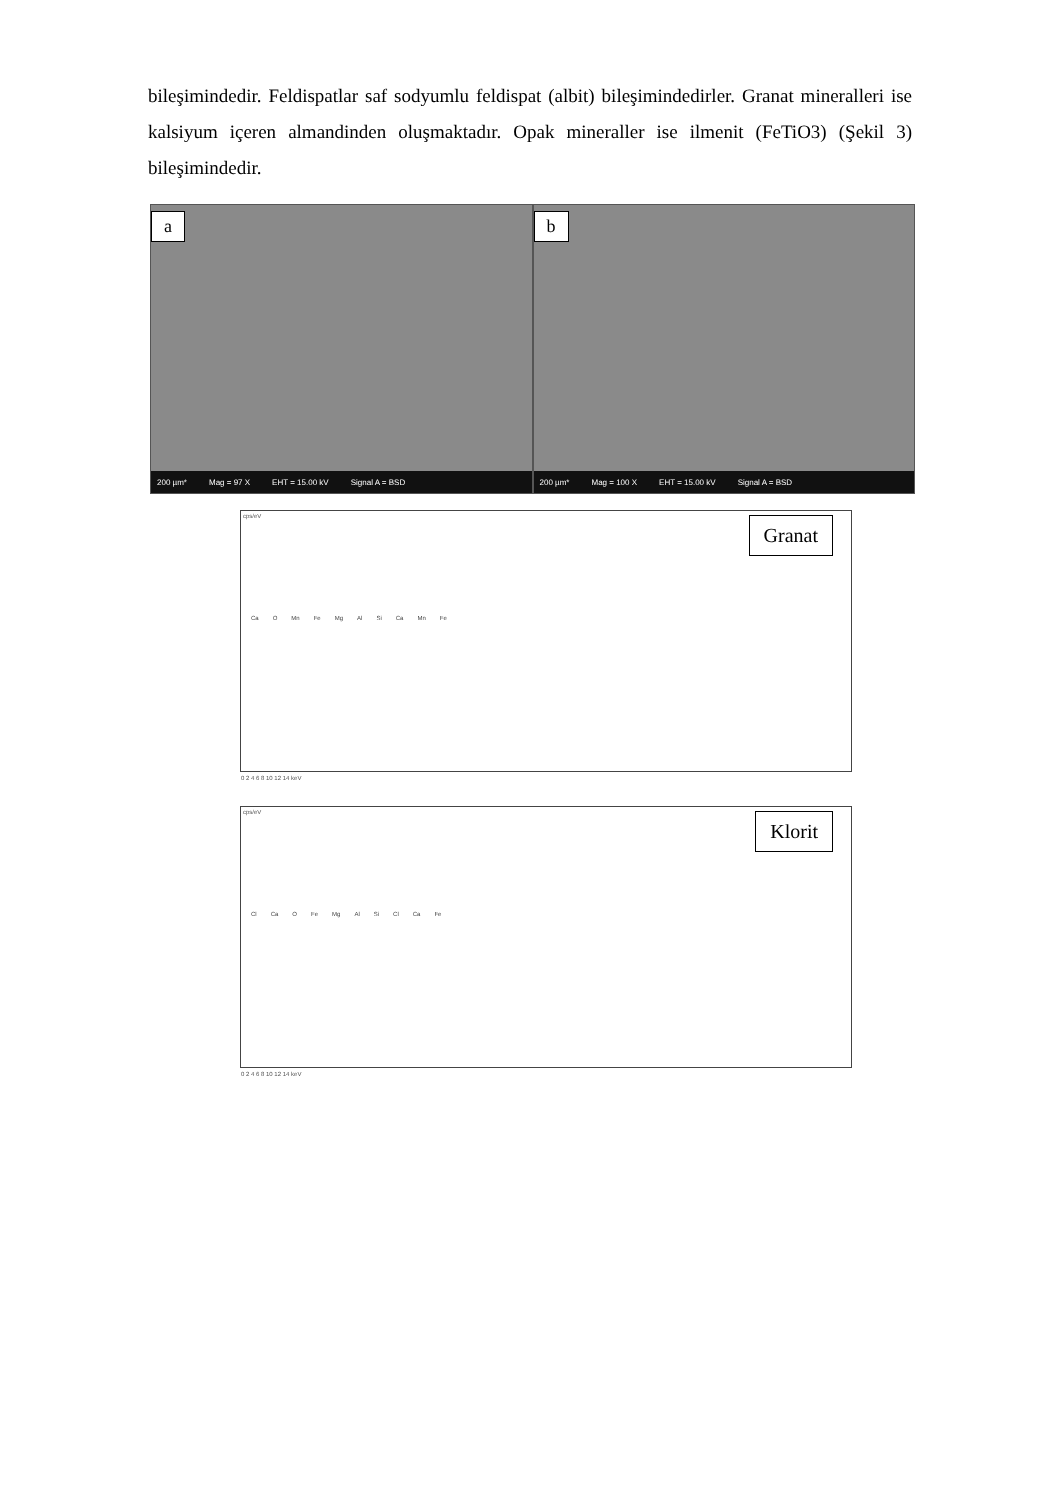bileşimindedir. Feldispatlar saf sodyumlu feldispat (albit) bileşimindedirler. Granat mineralleri ise kalsiyum içeren almandinden oluşmaktadır. Opak mineraller ise ilmenit (FeTiO3) (Şekil 3) bileşimindedir.
a
200 µm* Mag = 97 X EHT = 15.00 kV Signal A = BSD
b
200 µm* Mag = 100 X EHT = 15.00 kV Signal A = BSD
cps/eV Granat
Ca O Mn Fe Mg Al Si Ca Mn Fe
0 2 4 6 8 10 12 14 keV
cps/eV Klorit
Cl Ca O Fe Mg Al Si Cl Ca Fe
0 2 4 6 8 10 12 14 keV